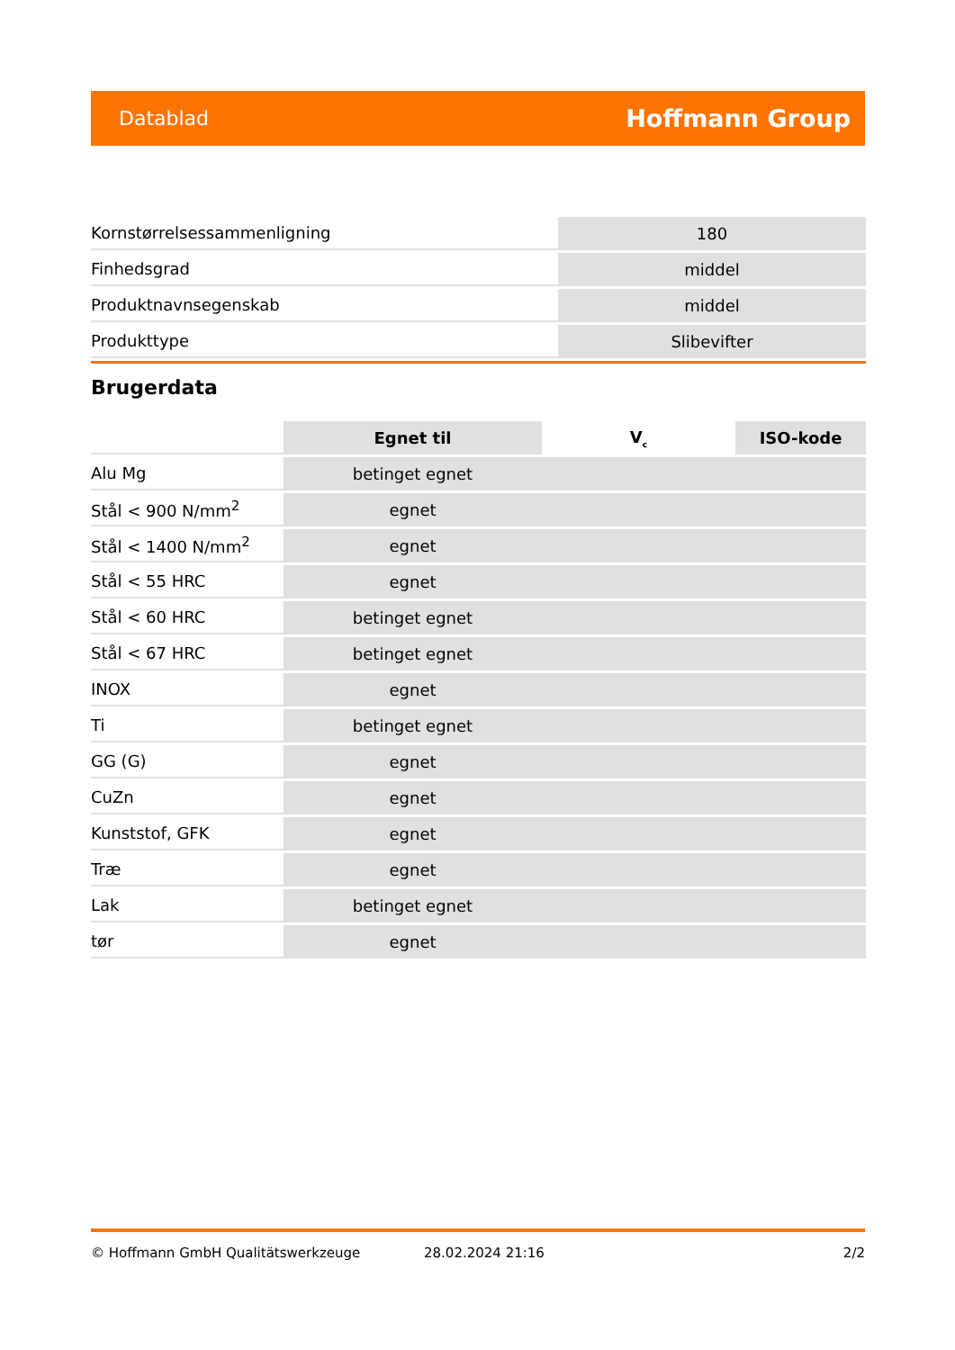Datablad Hoffmann Group
| Kornstørrelsessammenligning | 180 |
| Finhedsgrad | middel |
| Produktnavnsegenskab | middel |
| Produkttype | Slibevifter |
Brugerdata
| | Egnet til | V<sub>c</sub> | ISO-kode |
| Alu Mg | betinget egnet | | |
| Stål < 900 N/mm<sup>2</sup> | egnet | | |
| Stål < 1400 N/mm<sup>2</sup> | egnet | | |
| Stål < 55 HRC | egnet | | |
| Stål < 60 HRC | betinget egnet | | |
| Stål < 67 HRC | betinget egnet | | |
| INOX | egnet | | |
| Ti | betinget egnet | | |
| GG (G) | egnet | | |
| CuZn | egnet | | |
| Kunststof, GFK | egnet | | |
| Træ | egnet | | |
| Lak | betinget egnet | | |
| tør | egnet | | |
© Hoffmann GmbH Qualitätswerkzeuge 28.02.2024 21:16 2/2